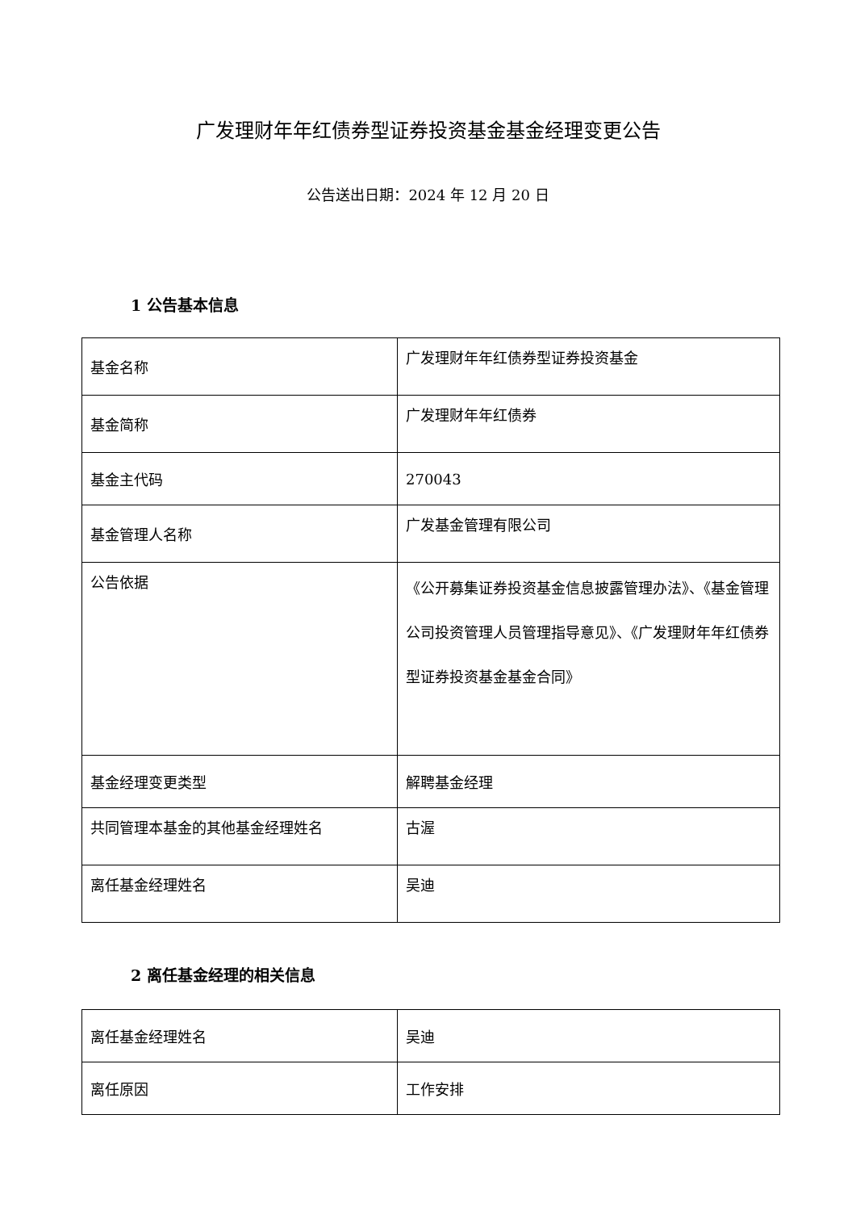广发理财年年红债券型证券投资基金基金经理变更公告
公告送出日期：2024 年 12 月 20 日
1 公告基本信息
| 基金名称 | 广发理财年年红债券型证券投资基金 |
| 基金简称 | 广发理财年年红债券 |
| 基金主代码 | 270043 |
| 基金管理人名称 | 广发基金管理有限公司 |
| 公告依据 | 《公开募集证券投资基金信息披露管理办法》、《基金管理公司投资管理人员管理指导意见》、《广发理财年年红债券型证券投资基金基金合同》 |
| 基金经理变更类型 | 解聘基金经理 |
| 共同管理本基金的其他基金经理姓名 | 古渥 |
| 离任基金经理姓名 | 吴迪 |
2 离任基金经理的相关信息
| 离任基金经理姓名 | 吴迪 |
| 离任原因 | 工作安排 |